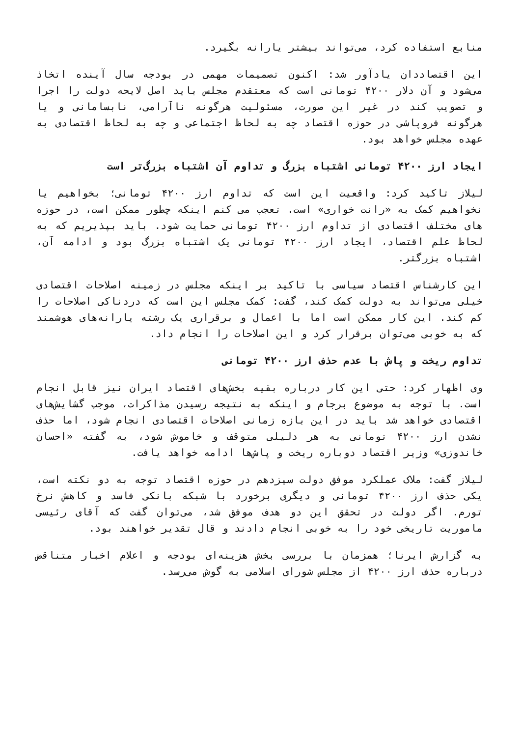منابع استفاده کرد، می‌تواند بیشتر یارانه بگیرد.
این اقتصاددان یادآور شد: اکنون تصمیمات مهمی در بودجه سال آینده اتخاذ می‌شود و آن دلار ۴۲۰۰ تومانی است که معتقدم مجلس باید اصل لایحه دولت را اجرا و تصویب کند در غیر این صورت، مسئولیت هرگونه ناآرامی، نابسامانی و یا هرگونه فروپاشی در حوزه اقتصاد چه به لحاظ اجتماعی و چه به لحاظ اقتصادی به عهده مجلس خواهد بود.
ایجاد ارز ۴۲۰۰ تومانی اشتباه بزرگ و تداوم آن اشتباه بزرگ‌تر است
لیلاز تاکید کرد: واقعیت این است که تداوم ارز ۴۲۰۰ تومانی؛ بخواهیم یا نخواهیم کمک به «رانت خواری» است. تعجب می کنم اینکه چطور ممکن است، در حوزه های مختلف اقتصادی از تداوم ارز ۴۲۰۰ تومانی حمایت شود. باید بپذیریم که به لحاظ علم اقتصاد، ایجاد ارز ۴۲۰۰ تومانی یک اشتباه بزرگ بود و ادامه آن، اشتباه بزرگتر.
این کارشناس اقتصاد سیاسی با تاکید بر اینکه مجلس در زمینه اصلاحات اقتصادی خیلی می‌تواند به دولت کمک کند، گفت: کمک مجلس این است که دردناکی اصلاحات را کم کند. این کار ممکن است اما با اعمال و برقراری یک رشته یارانه‌های هوشمند که به خوبی می‌توان برقرار کرد و این اصلاحات را انجام داد.
تداوم ریخت و پاش با عدم حذف ارز ۴۲۰۰ تومانی
وی اظهار کرد: حتی این کار درباره بقیه بخش‌های اقتصاد ایران نیز قابل انجام است. با توجه به موضوع برجام و اینکه به نتیجه رسیدن مذاکرات، موجب گشایش‌های اقتصادی خواهد شد باید در این بازه زمانی اصلاحات اقتصادی انجام شود، اما حذف نشدن ارز ۴۲۰۰ تومانی به هر دلیلی متوقف و خاموش شود، به گفته «احسان خاندوزی» وزیر اقتصاد دوباره ریخت و پاش‌ها ادامه خواهد یافت.
لیلاز گفت: ملاک عملکرد موفق دولت سیزدهم در حوزه اقتصاد توجه به دو نکته است، یکی حذف ارز ۴۲۰۰ تومانی و دیگری برخورد با شبکه بانکی فاسد و کاهش نرخ تورم. اگر دولت در تحقق این دو هدف موفق شد، می‌توان گفت که آقای رئیسی ماموریت تاریخی خود را به خوبی انجام دادند و قال تقدیر خواهند بود.
به گزارش ایرنا؛ همزمان با بررسی بخش هزینه‌ای بودجه و اعلام اخبار متناقض درباره حذف ارز ۴۲۰۰ از مجلس شورای اسلامی به گوش می‌رسد.